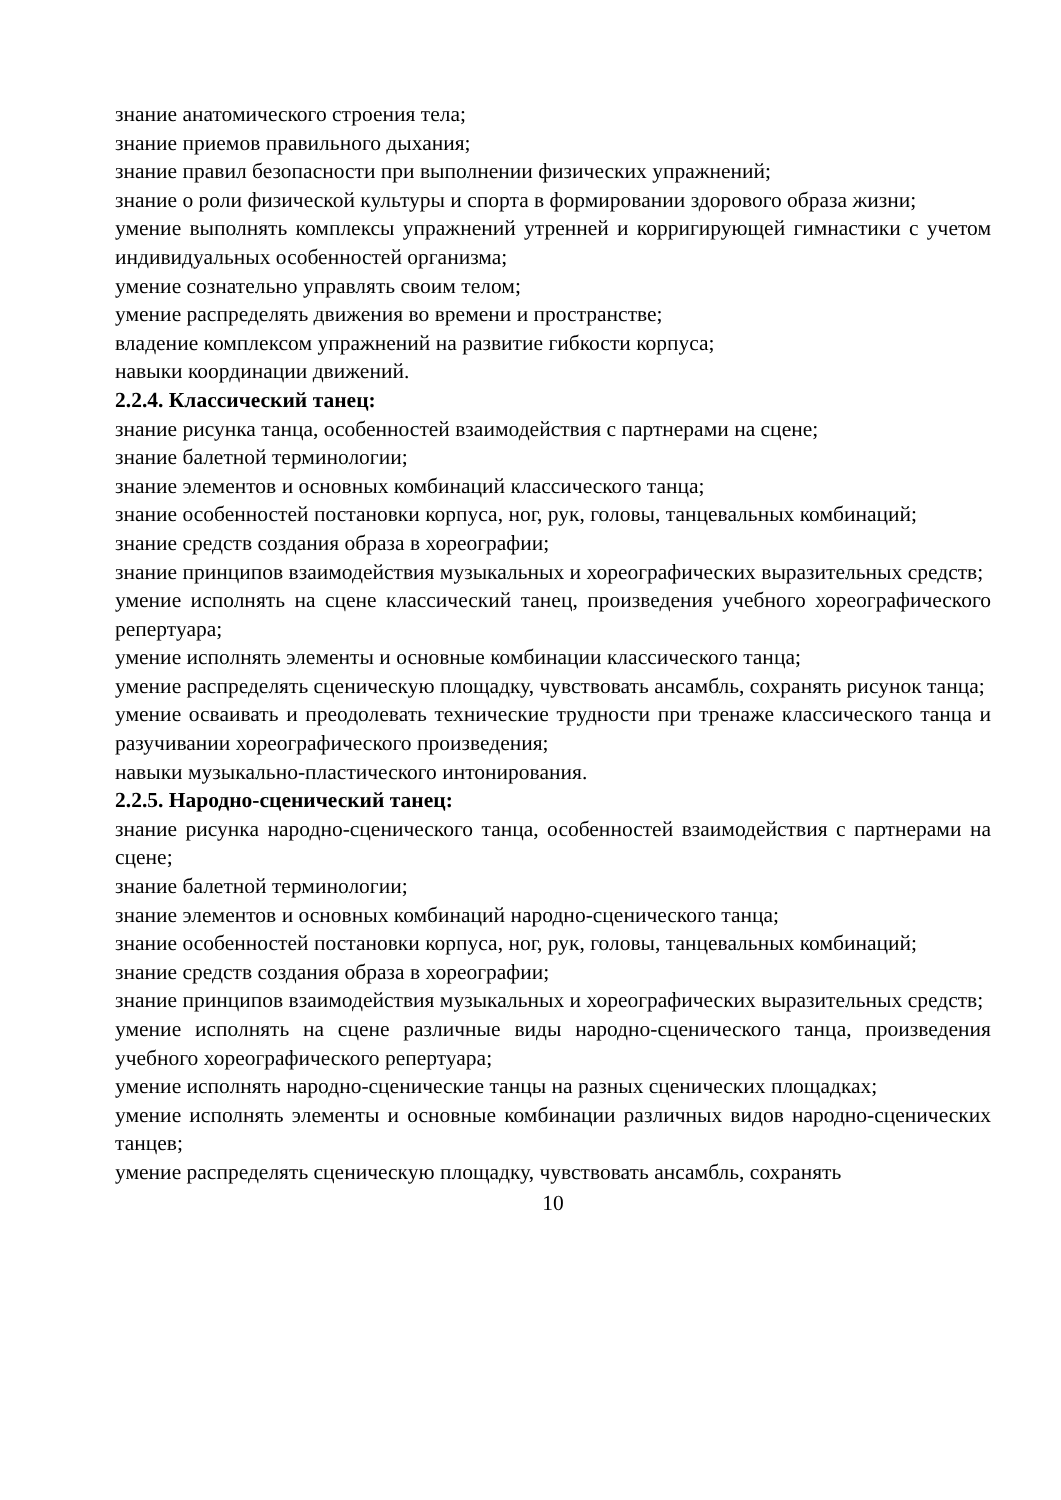знание анатомического строения тела;
знание приемов правильного дыхания;
знание правил безопасности при выполнении физических упражнений;
знание о роли физической культуры и спорта в формировании здорового образа жизни;
умение выполнять комплексы упражнений утренней и корригирующей гимнастики с учетом индивидуальных особенностей организма;
умение сознательно управлять своим телом;
умение распределять движения во времени и пространстве;
владение комплексом упражнений на развитие гибкости корпуса;
навыки координации движений.
2.2.4. Классический танец:
знание рисунка танца, особенностей взаимодействия с партнерами на сцене;
знание балетной терминологии;
знание элементов и основных комбинаций классического танца;
знание особенностей постановки корпуса, ног, рук, головы, танцевальных комбинаций;
знание средств создания образа в хореографии;
знание принципов взаимодействия музыкальных и хореографических выразительных средств;
умение исполнять на сцене классический танец, произведения учебного хореографического репертуара;
умение исполнять элементы и основные комбинации классического танца;
умение распределять сценическую площадку, чувствовать ансамбль, сохранять рисунок танца;
умение осваивать и преодолевать технические трудности при тренаже классического танца и разучивании хореографического произведения;
навыки музыкально-пластического интонирования.
2.2.5. Народно-сценический танец:
знание рисунка народно-сценического танца, особенностей взаимодействия с партнерами на сцене;
знание балетной терминологии;
знание элементов и основных комбинаций народно-сценического танца;
знание особенностей постановки корпуса, ног, рук, головы, танцевальных комбинаций;
знание средств создания образа в хореографии;
знание принципов взаимодействия музыкальных и хореографических выразительных средств;
умение исполнять на сцене различные виды народно-сценического танца, произведения учебного хореографического репертуара;
умение исполнять народно-сценические танцы на разных сценических площадках;
умение исполнять элементы и основные комбинации различных видов народно-сценических танцев;
умение распределять сценическую площадку, чувствовать ансамбль, сохранять
10